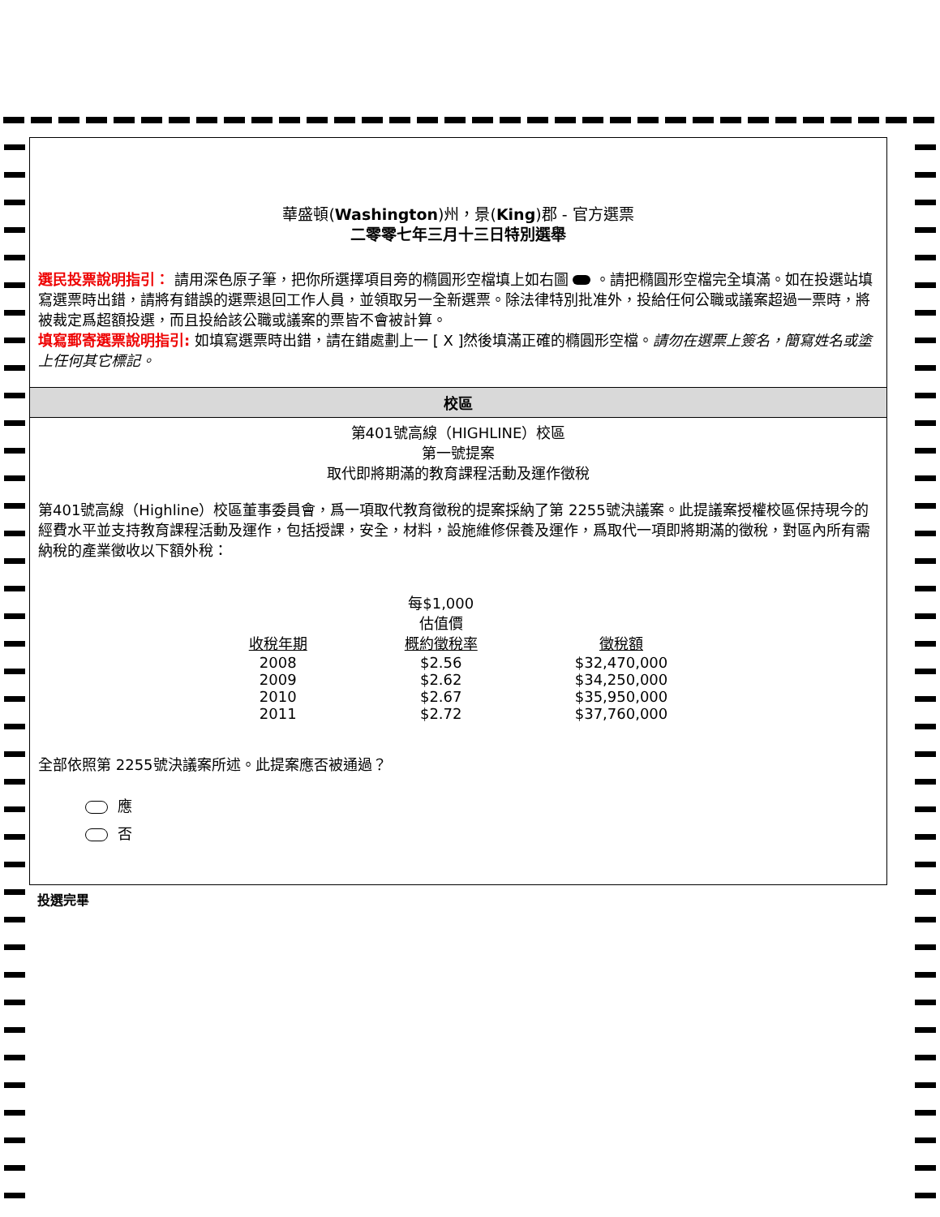華盛頓(Washington)州，景(King)郡 - 官方選票
二零零七年三月十三日特別選舉
選民投票說明指引： 請用深色原子筆，把你所選擇項目旁的橢圓形空檔填上如右圖 。請把橢圓形空檔完全填滿。如在投選站填寫選票時出錯，請將有錯誤的選票退回工作人員，並領取另一全新選票。除法律特別批准外，投給任何公職或議案超過一票時，將被裁定爲超額投選，而且投給該公職或議案的票皆不會被計算。
填寫郵寄選票說明指引: 如填寫選票時出錯，請在錯處劃上一 [ X ]然後填滿正確的橢圓形空檔。請勿在選票上簽名，簡寫姓名或塗上任何其它標記。
校區
第401號高線（HIGHLINE）校區
第一號提案
取代即將期滿的教育課程活動及運作徵稅
第401號高線（Highline）校區董事委員會，爲一項取代教育徵稅的提案採納了第 2255號決議案。此提議案授權校區保持現今的經費水平並支持教育課程活動及運作，包括授課，安全，材料，設施維修保養及運作，爲取代一項即將期滿的徵稅，對區內所有需納稅的產業徵收以下額外稅：
| | 每$1,000 估值價 | |
| --- | --- | --- |
| 收稅年期 | 概約徵稅率 | 徵稅額 |
| 2008 | $2.56 | $32,470,000 |
| 2009 | $2.62 | $34,250,000 |
| 2010 | $2.67 | $35,950,000 |
| 2011 | $2.72 | $37,760,000 |
全部依照第 2255號決議案所述。此提案應否被通過？
應
否
投選完畢